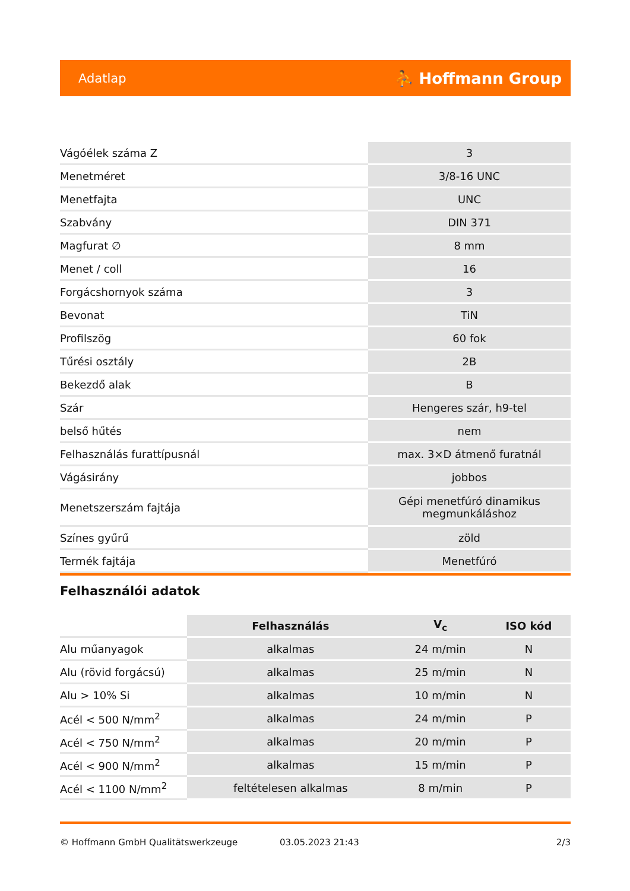Adatlap ⛹ Hoffmann Group
| Vágóélek száma Z | 3 |
| Menetméret | 3/8-16 UNC |
| Menetfajta | UNC |
| Szabvány | DIN 371 |
| Magfurat ∅ | 8 mm |
| Menet / coll | 16 |
| Forgácshornyok száma | 3 |
| Bevonat | TiN |
| Profilszög | 60 fok |
| Tűrési osztály | 2B |
| Bekezdő alak | B |
| Szár | Hengeres szár, h9-tel |
| belső hűtés | nem |
| Felhasználás furattípusnál | max. 3×D átmenő furatnál |
| Vágásirány | jobbos |
| Menetszerszám fajtája | Gépi menetfúró dinamikus megmunkáláshoz |
| Színes gyűrű | zöld |
| Termék fajtája | Menetfúró |
Felhasználói adatok
| | Felhasználás | V<sub>c</sub> | ISO kód |
| --- | --- | --- | --- |
| Alu műanyagok | alkalmas | 24 m/min | N |
| Alu (rövid forgácsú) | alkalmas | 25 m/min | N |
| Alu > 10% Si | alkalmas | 10 m/min | N |
| Acél < 500 N/mm<sup>2</sup> | alkalmas | 24 m/min | P |
| Acél < 750 N/mm<sup>2</sup> | alkalmas | 20 m/min | P |
| Acél < 900 N/mm<sup>2</sup> | alkalmas | 15 m/min | P |
| Acél < 1100 N/mm<sup>2</sup> | feltételesen alkalmas | 8 m/min | P |
© Hoffmann GmbH Qualitätswerkzeuge 03.05.2023 21:43 2/3